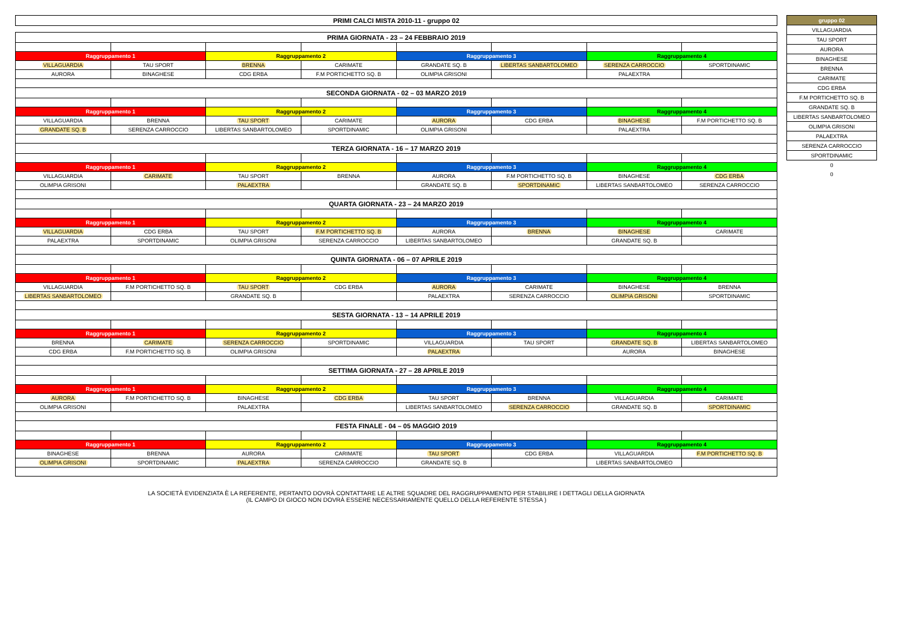| PRIMI CALCI MISTA 2010-11 - gruppo 02 |
| PRIMA GIORNATA - 23 – 24 FEBBRAIO 2019 | | | | | | | |
| Raggruppamento 1 | | Raggruppamento 2 | | Raggruppamento 3 | | Raggruppamento 4 | |
| VILLAGUARDIA | TAU SPORT | BRENNA | CARIMATE | GRANDATE SQ. B | LIBERTAS SANBARTOLOMEO | SERENZA CARROCCIO | SPORTDINAMIC |
| AURORA | BINAGHESE | CDG ERBA | F.M PORTICHETTO SQ. B | OLIMPIA GRISONI | | PALAEXTRA | |
| SECONDA GIORNATA - 02 – 03 MARZO 2019 | | | | | | | |
| Raggruppamento 1 | | Raggruppamento 2 | | Raggruppamento 3 | | Raggruppamento 4 | |
| VILLAGUARDIA | BRENNA | TAU SPORT | CARIMATE | AURORA | CDG ERBA | BINAGHESE | F.M PORTICHETTO SQ. B |
| GRANDATE SQ. B | SERENZA CARROCCIO | LIBERTAS SANBARTOLOMEO | SPORTDINAMIC | OLIMPIA GRISONI | | PALAEXTRA | |
| TERZA GIORNATA - 16 – 17 MARZO 2019 | | | | | | | |
| Raggruppamento 1 | | Raggruppamento 2 | | Raggruppamento 3 | | Raggruppamento 4 | |
| VILLAGUARDIA | CARIMATE | TAU SPORT | BRENNA | AURORA | F.M PORTICHETTO SQ. B | BINAGHESE | CDG ERBA |
| OLIMPIA GRISONI | | PALAEXTRA | | GRANDATE SQ. B | SPORTDINAMIC | LIBERTAS SANBARTOLOMEO | SERENZA CARROCCIO |
| QUARTA GIORNATA - 23 – 24 MARZO 2019 | | | | | | | |
| Raggruppamento 1 | | Raggruppamento 2 | | Raggruppamento 3 | | Raggruppamento 4 | |
| VILLAGUARDIA | CDG ERBA | TAU SPORT | F.M PORTICHETTO SQ. B | AURORA | BRENNA | BINAGHESE | CARIMATE |
| PALAEXTRA | SPORTDINAMIC | OLIMPIA GRISONI | SERENZA CARROCCIO | LIBERTAS SANBARTOLOMEO | | GRANDATE SQ. B | |
| QUINTA GIORNATA - 06 – 07 APRILE 2019 | | | | | | | |
| Raggruppamento 1 | | Raggruppamento 2 | | Raggruppamento 3 | | Raggruppamento 4 | |
| VILLAGUARDIA | F.M PORTICHETTO SQ. B | TAU SPORT | CDG ERBA | AURORA | CARIMATE | BINAGHESE | BRENNA |
| LIBERTAS SANBARTOLOMEO | | GRANDATE SQ. B | | PALAEXTRA | SERENZA CARROCCIO | OLIMPIA GRISONI | SPORTDINAMIC |
| SESTA GIORNATA - 13 – 14 APRILE 2019 | | | | | | | |
| Raggruppamento 1 | | Raggruppamento 2 | | Raggruppamento 3 | | Raggruppamento 4 | |
| BRENNA | CARIMATE | SERENZA CARROCCIO | SPORTDINAMIC | VILLAGUARDIA | TAU SPORT | GRANDATE SQ. B | LIBERTAS SANBARTOLOMEO |
| CDG ERBA | F.M PORTICHETTO SQ. B | OLIMPIA GRISONI | | PALAEXTRA | | AURORA | BINAGHESE |
| SETTIMA GIORNATA - 27 – 28 APRILE 2019 | | | | | | | |
| Raggruppamento 1 | | Raggruppamento 2 | | Raggruppamento 3 | | Raggruppamento 4 | |
| AURORA | F.M PORTICHETTO SQ. B | BINAGHESE | CDG ERBA | TAU SPORT | BRENNA | VILLAGUARDIA | CARIMATE |
| OLIMPIA GRISONI | | PALAEXTRA | | LIBERTAS SANBARTOLOMEO | SERENZA CARROCCIO | GRANDATE SQ. B | SPORTDINAMIC |
| FESTA FINALE - 04 – 05 MAGGIO 2019 | | | | | | | |
| Raggruppamento 1 | | Raggruppamento 2 | | Raggruppamento 3 | | Raggruppamento 4 | |
| BINAGHESE | BRENNA | AURORA | CARIMATE | TAU SPORT | CDG ERBA | VILLAGUARDIA | F.M PORTICHETTO SQ. B |
| OLIMPIA GRISONI | SPORTDINAMIC | PALAEXTRA | SERENZA CARROCCIO | GRANDATE SQ. B | | LIBERTAS SANBARTOLOMEO | |
LA SOCIETÀ EVIDENZIATA È LA REFERENTE, PERTANTO DOVRÀ CONTATTARE LE ALTRE SQUADRE DEL RAGGRUPPAMENTO PER STABILIRE I DETTAGLI DELLA GIORNATA
(IL CAMPO DI GIOCO NON DOVRÀ ESSERE NECESSARIAMENTE QUELLO DELLA REFERENTE STESSA )
| gruppo 02 |
| VILLAGUARDIA |
| TAU SPORT |
| AURORA |
| BINAGHESE |
| BRENNA |
| CARIMATE |
| CDG ERBA |
| F.M PORTICHETTO SQ. B |
| GRANDATE SQ. B |
| LIBERTAS SANBARTOLOMEO |
| OLIMPIA GRISONI |
| PALAEXTRA |
| SERENZA CARROCCIO |
| SPORTDINAMIC |
| 0 |
| 0 |